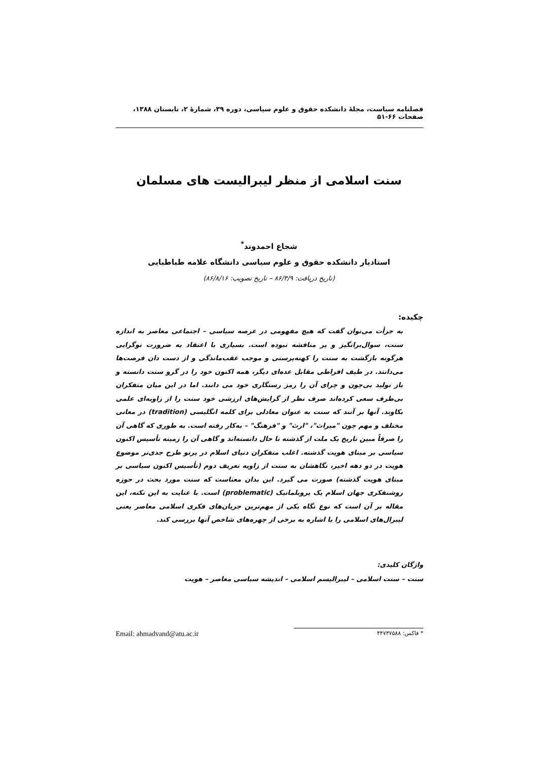فصلنامه سیاست، مجلهٔ دانشکده حقوق و علوم سیاسی، دوره ۳۹، شمارهٔ ۲، تابستان ۱۳۸۸، صفحات ۶۶-۵۱
سنت اسلامی از منظر لیبرالیست های مسلمان
شجاع احمدوند<sup>*</sup>
استادیار دانشکده حقوق و علوم سیاسی دانشگاه علامه طباطبایی
(تاریخ دریافت: ۸۶/۳/۹ – تاریخ تصویب: ۸۶/۸/۱۶)
چکیده:
به جرأت می‌توان گفت که هیچ مفهومی در عرصه سیاسی – اجتماعی معاصر به اندازه سنت، سوال‌برانگیز و پر مناقشه نبوده است. بسیاری با اعتقاد به ضرورت نوگرایی هرگونه بازگشت به سنت را کهنه‌پرستی و موجب عقب‌ماندگی و از دست دان فرصت‌ها می‌دانند. در طیف افراطی مقابل عده‌ای دیگر، همه اکنون خود را در گرو سنت دانسته و باز تولید بی‌چون و چرای آن را رمز رستگاری خود می دانند. اما در این میان متفکران بی‌طرف سعی کرده‌اند صرف نظر از گرایش‌های ارزشی خود سنت را از زاویه‌ای علمی بکاوند. آنها بر آنند که سنت به عنوان معادلی برای کلمه انگلیسی (tradition) در معانی مختلف و مهم چون "میراث"، "ارث" و "فرهنگ" – به‌کار رفته است. به طوری که گاهی آن را صرفاً مبین تاریخ یک ملت از گذشته تا حال دانسته‌اند و گاهی آن را زمینه تأسیس اکنون سیاسی بر مبنای هویت گذشته. اغلب متفکران دنیای اسلام در پرتو طرح جدی‌تر موضوع هویت در دو دهه اخیر، نگاهشان به سنت از زاویه تعریف دوم (تأسیس اکنون سیاسی بر مبنای هویت گذشته) صورت می گیرد. این بدان معناست که سنت مورد بحث در حوزه روشنفکری جهان اسلام یک پروبلماتیک (problematic) است. با عنایت به این نکته، این مقاله بر آن است که نوع نگاه یکی از مهم‌ترین جریان‌های فکری اسلامی معاصر یعنی لیبرال‌های اسلامی را با اشاره به برخی از چهره‌های شاخص آنها بررسی کند.
واژگان کلیدی:
سنت – سنت اسلامی – لیبرالیسم اسلامی – اندیشه سیاسی معاصر – هویت
* فاکس: ۴۴۷۳۷۵۸۸ Email: ahmadvand@atu.ac.ir